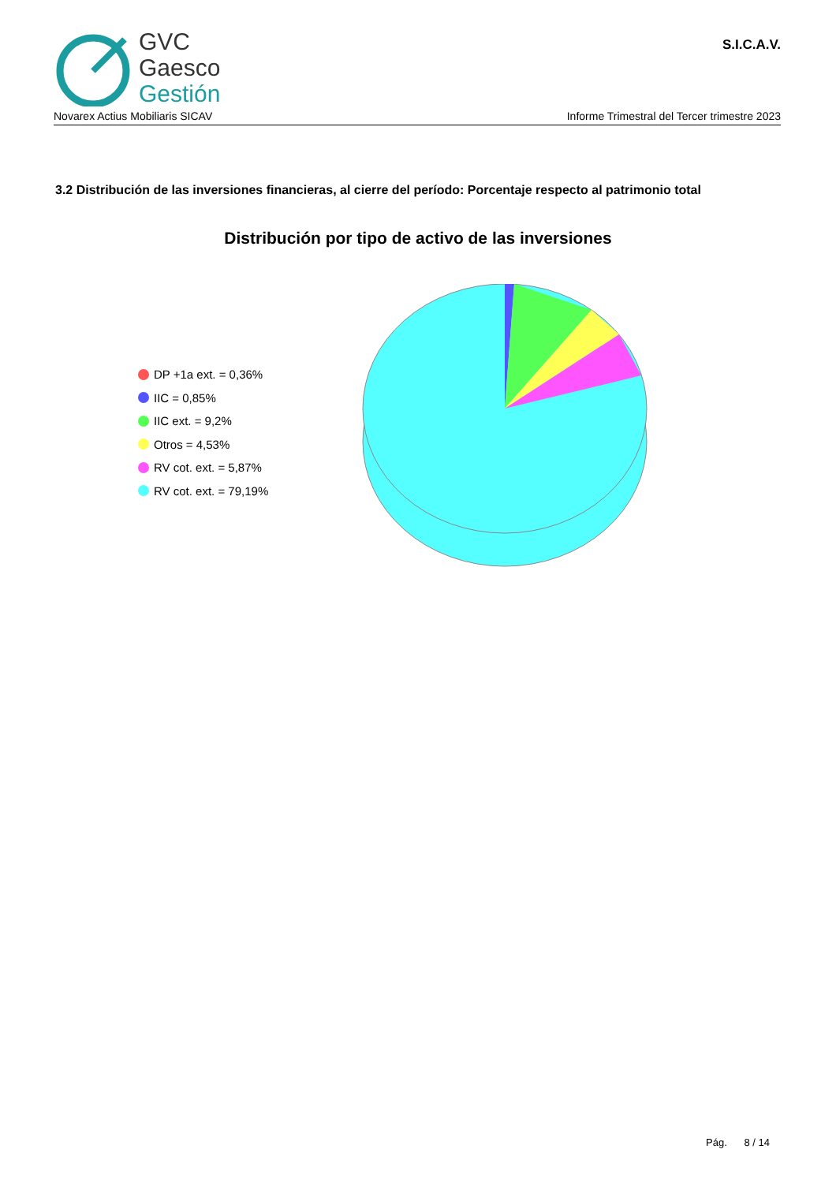GVC
Gaesco
Gestión
S.I.C.A.V.
Novarex Actius Mobiliaris SICAV Informe Trimestral del Tercer trimestre 2023
3.2 Distribución de las inversiones financieras, al cierre del período: Porcentaje respecto al patrimonio total
Distribución por tipo de activo de las inversiones
DP +1a ext. = 0,36%
IIC = 0,85%
IIC ext. = 9,2%
Otros = 4,53%
RV cot. ext. = 5,87%
RV cot. ext. = 79,19%
Pág. 8 / 14